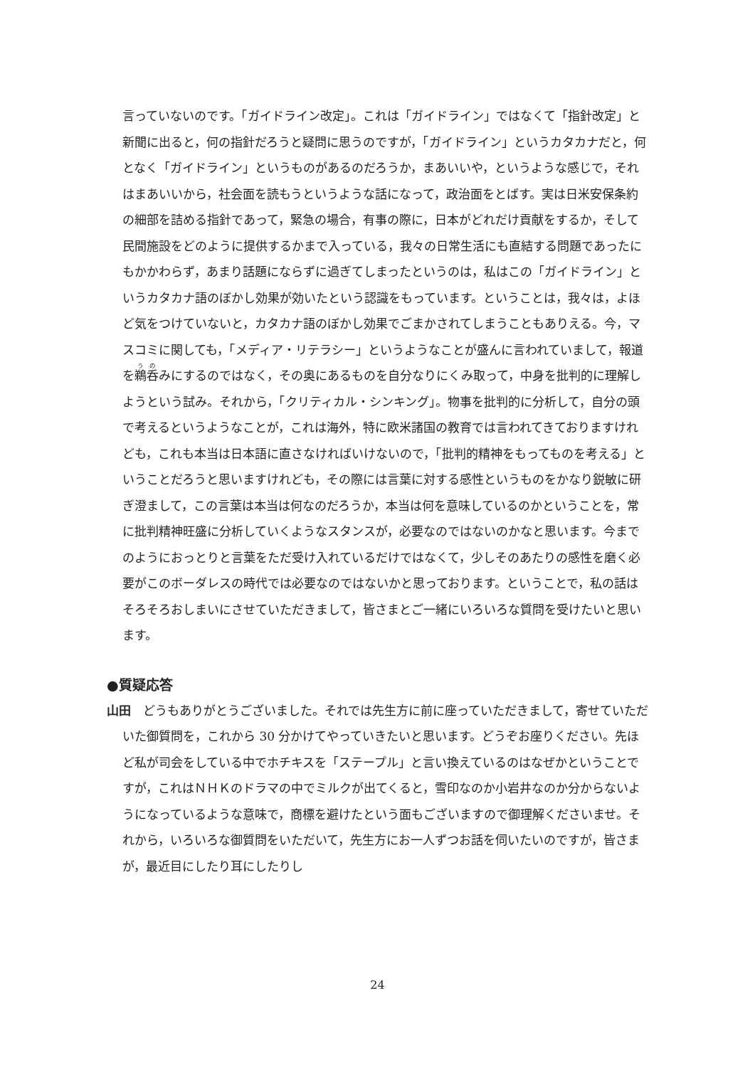言っていないのです。「ガイドライン改定」。これは「ガイドライン」ではなくて「指針改定」と新聞に出ると，何の指針だろうと疑問に思うのですが，「ガイドライン」というカタカナだと，何となく「ガイドライン」というものがあるのだろうか，まあいいや，というような感じで，それはまあいいから，社会面を読もうというような話になって，政治面をとばす。実は日米安保条約の細部を詰める指針であって，緊急の場合，有事の際に，日本がどれだけ貢献をするか，そして民間施設をどのように提供するかまで入っている，我々の日常生活にも直結する問題であったにもかかわらず，あまり話題にならずに過ぎてしまったというのは，私はこの「ガイドライン」というカタカナ語のぼかし効果が効いたという認識をもっています。ということは，我々は，よほど気をつけていないと，カタカナ語のぼかし効果でごまかされてしまうこともありえる。今，マスコミに関しても，「メディア・リテラシー」というようなことが盛んに言われていまして，報道を鵜呑みにするのではなく，その奥にあるものを自分なりにくみ取って，中身を批判的に理解しようという試み。それから，「クリティカル・シンキング」。物事を批判的に分析して，自分の頭で考えるというようなことが，これは海外，特に欧米諸国の教育では言われてきておりますけれども，これも本当は日本語に直さなければいけないので，「批判的精神をもってものを考える」ということだろうと思いますけれども，その際には言葉に対する感性というものをかなり鋭敏に研ぎ澄まして，この言葉は本当は何なのだろうか，本当は何を意味しているのかということを，常に批判精神旺盛に分析していくようなスタンスが，必要なのではないのかなと思います。今までのようにおっとりと言葉をただ受け入れているだけではなくて，少しそのあたりの感性を磨く必要がこのボーダレスの時代では必要なのではないかと思っております。ということで，私の話はそろそろおしまいにさせていただきまして，皆さまとご一緒にいろいろな質問を受けたいと思います。
●質疑応答
山田　どうもありがとうございました。それでは先生方に前に座っていただきまして，寄せていただいた御質問を，これから 30 分かけてやっていきたいと思います。どうぞお座りください。先ほど私が司会をしている中でホチキスを「ステープル」と言い換えているのはなぜかということですが，これはＮＨＫのドラマの中でミルクが出てくると，雪印なのか小岩井なのか分からないようになっているような意味で，商標を避けたという面もございますので御理解くださいませ。それから，いろいろな御質問をいただいて，先生方にお一人ずつお話を伺いたいのですが，皆さまが，最近目にしたり耳にしたりし
24